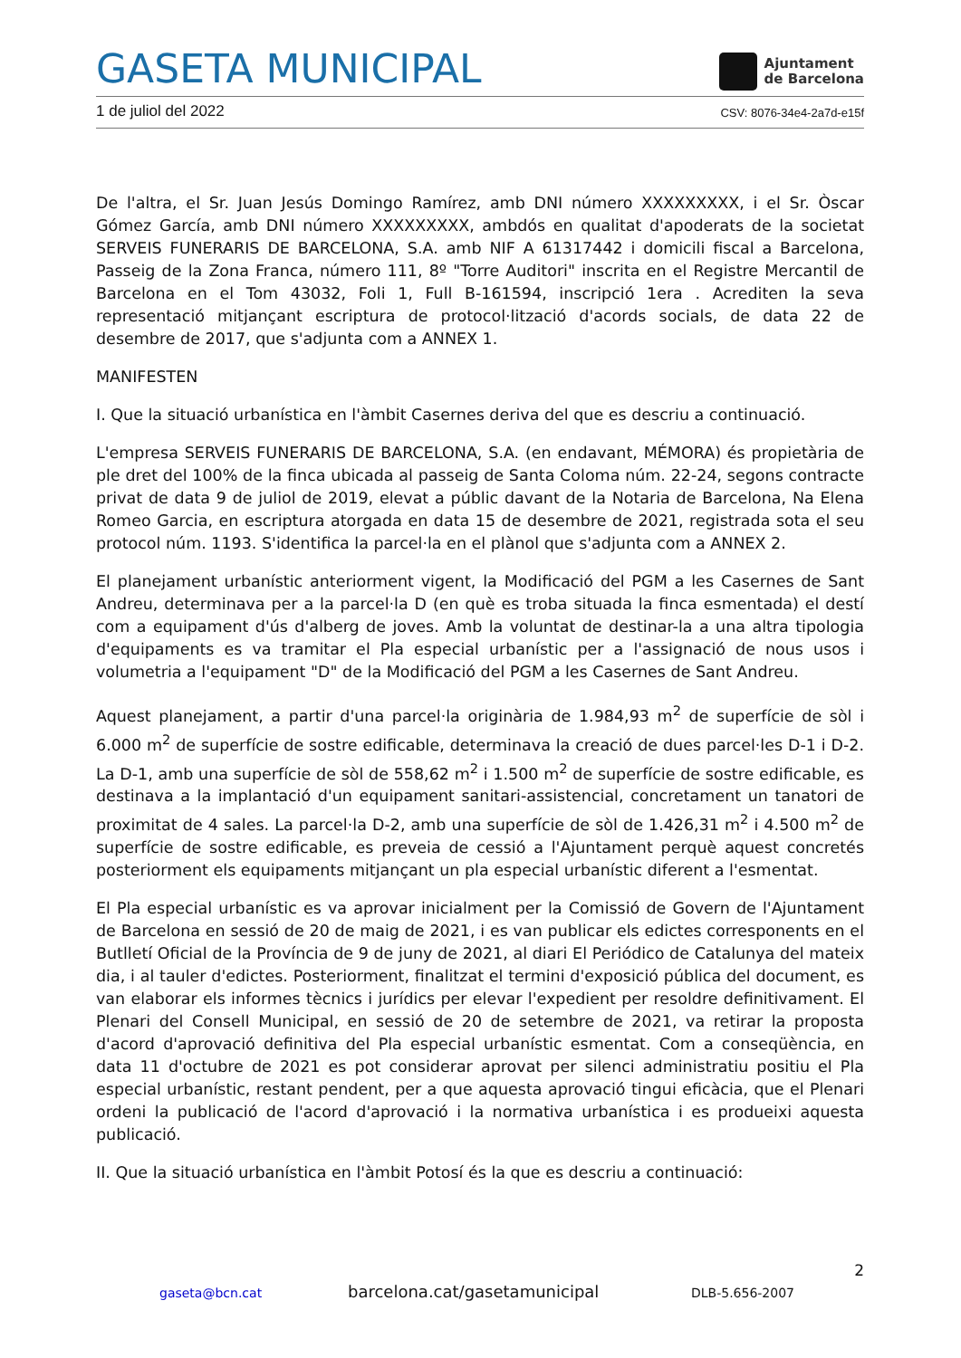GASETA MUNICIPAL
Ajuntament
de Barcelona
1 de juliol del 2022 CSV: 8076-34e4-2a7d-e15f
De l'altra, el Sr. Juan Jesús Domingo Ramírez, amb DNI número XXXXXXXXX, i el Sr. Òscar Gómez García, amb DNI número XXXXXXXXX, ambdós en qualitat d'apoderats de la societat SERVEIS FUNERARIS DE BARCELONA, S.A. amb NIF A 61317442 i domicili fiscal a Barcelona, Passeig de la Zona Franca, número 111, 8º "Torre Auditori" inscrita en el Registre Mercantil de Barcelona en el Tom 43032, Foli 1, Full B-161594, inscripció 1era . Acrediten la seva representació mitjançant escriptura de protocol·lització d'acords socials, de data 22 de desembre de 2017, que s'adjunta com a ANNEX 1.
MANIFESTEN
I. Que la situació urbanística en l'àmbit Casernes deriva del que es descriu a continuació.
L'empresa SERVEIS FUNERARIS DE BARCELONA, S.A. (en endavant, MÉMORA) és propietària de ple dret del 100% de la finca ubicada al passeig de Santa Coloma núm. 22-24, segons contracte privat de data 9 de juliol de 2019, elevat a públic davant de la Notaria de Barcelona, Na Elena Romeo Garcia, en escriptura atorgada en data 15 de desembre de 2021, registrada sota el seu protocol núm. 1193. S'identifica la parcel·la en el plànol que s'adjunta com a ANNEX 2.
El planejament urbanístic anteriorment vigent, la Modificació del PGM a les Casernes de Sant Andreu, determinava per a la parcel·la D (en què es troba situada la finca esmentada) el destí com a equipament d'ús d'alberg de joves. Amb la voluntat de destinar-la a una altra tipologia d'equipaments es va tramitar el Pla especial urbanístic per a l'assignació de nous usos i volumetria a l'equipament "D" de la Modificació del PGM a les Casernes de Sant Andreu.
Aquest planejament, a partir d'una parcel·la originària de 1.984,93 m<sup>2</sup> de superfície de sòl i 6.000 m<sup>2</sup> de superfície de sostre edificable, determinava la creació de dues parcel·les D-1 i D-2. La D-1, amb una superfície de sòl de 558,62 m<sup>2</sup> i 1.500 m<sup>2</sup> de superfície de sostre edificable, es destinava a la implantació d'un equipament sanitari-assistencial, concretament un tanatori de proximitat de 4 sales. La parcel·la D-2, amb una superfície de sòl de 1.426,31 m<sup>2</sup> i 4.500 m<sup>2</sup> de superfície de sostre edificable, es preveia de cessió a l'Ajuntament perquè aquest concretés posteriorment els equipaments mitjançant un pla especial urbanístic diferent a l'esmentat.
El Pla especial urbanístic es va aprovar inicialment per la Comissió de Govern de l'Ajuntament de Barcelona en sessió de 20 de maig de 2021, i es van publicar els edictes corresponents en el Butlletí Oficial de la Província de 9 de juny de 2021, al diari El Periódico de Catalunya del mateix dia, i al tauler d'edictes. Posteriorment, finalitzat el termini d'exposició pública del document, es van elaborar els informes tècnics i jurídics per elevar l'expedient per resoldre definitivament. El Plenari del Consell Municipal, en sessió de 20 de setembre de 2021, va retirar la proposta d'acord d'aprovació definitiva del Pla especial urbanístic esmentat. Com a conseqüència, en data 11 d'octubre de 2021 es pot considerar aprovat per silenci administratiu positiu el Pla especial urbanístic, restant pendent, per a que aquesta aprovació tingui eficàcia, que el Plenari ordeni la publicació de l'acord d'aprovació i la normativa urbanística i es produeixi aquesta publicació.
II. Que la situació urbanística en l'àmbit Potosí és la que es descriu a continuació:
2
gaseta@bcn.cat barcelona.cat/gasetamunicipal DLB-5.656-2007